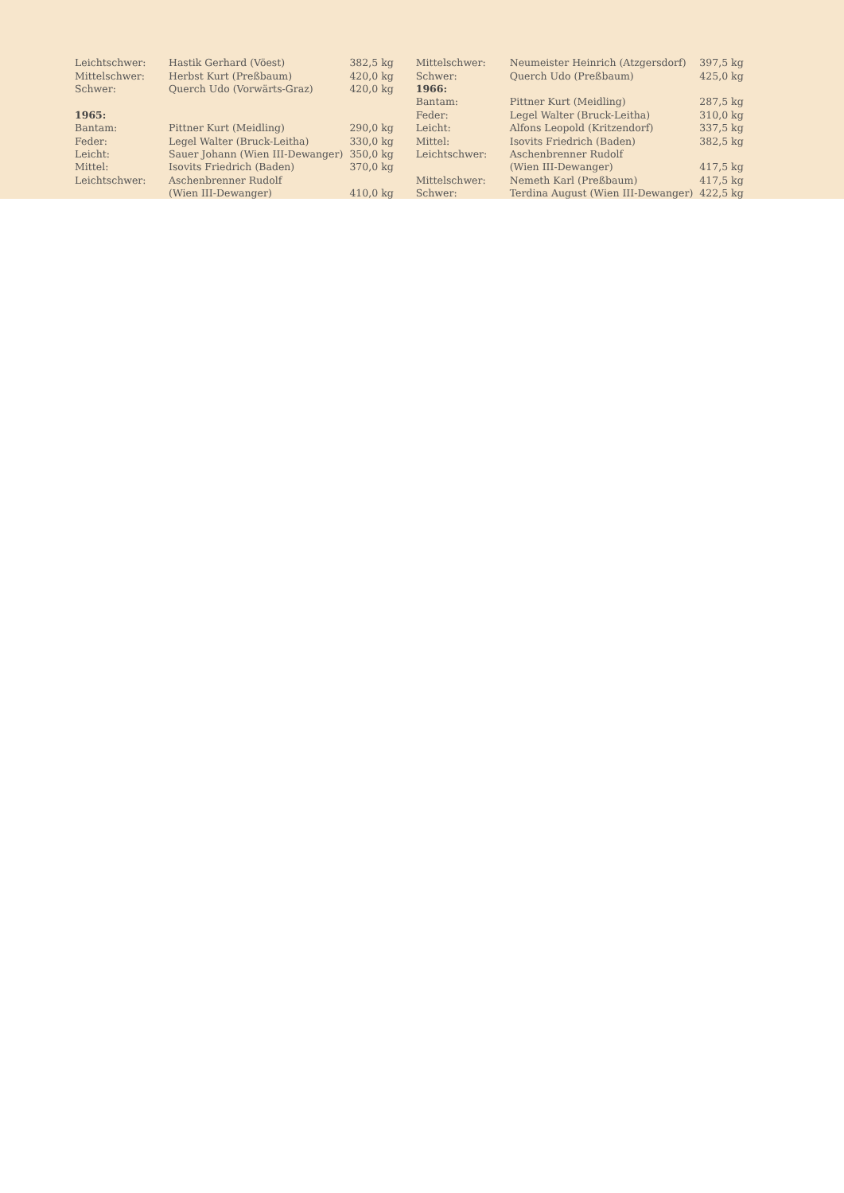| Leichtschwer: | Hastik Gerhard (Vöest) | 382,5 kg |
| Mittelschwer: | Herbst Kurt (Preßbaum) | 420,0 kg |
| Schwer: | Querch Udo (Vorwärts-Graz) | 420,0 kg |
| 1965: | | |
| Bantam: | Pittner Kurt (Meidling) | 290,0 kg |
| Feder: | Legel Walter (Bruck-Leitha) | 330,0 kg |
| Leicht: | Sauer Johann (Wien III-Dewanger) | 350,0 kg |
| Mittel: | Isovits Friedrich (Baden) | 370,0 kg |
| Leichtschwer: | Aschenbrenner Rudolf | |
| | (Wien III-Dewanger) | 410,0 kg |
| Mittelschwer: | Neumeister Heinrich (Atzgersdorf) | 397,5 kg |
| Schwer: | Querch Udo (Preßbaum) | 425,0 kg |
| 1966: | | |
| Bantam: | Pittner Kurt (Meidling) | 287,5 kg |
| Feder: | Legel Walter (Bruck-Leitha) | 310,0 kg |
| Leicht: | Alfons Leopold (Kritzendorf) | 337,5 kg |
| Mittel: | Isovits Friedrich (Baden) | 382,5 kg |
| Leichtschwer: | Aschenbrenner Rudolf | |
| | (Wien III-Dewanger) | 417,5 kg |
| Mittelschwer: | Nemeth Karl (Preßbaum) | 417,5 kg |
| Schwer: | Terdina August (Wien III-Dewanger) | 422,5 kg |